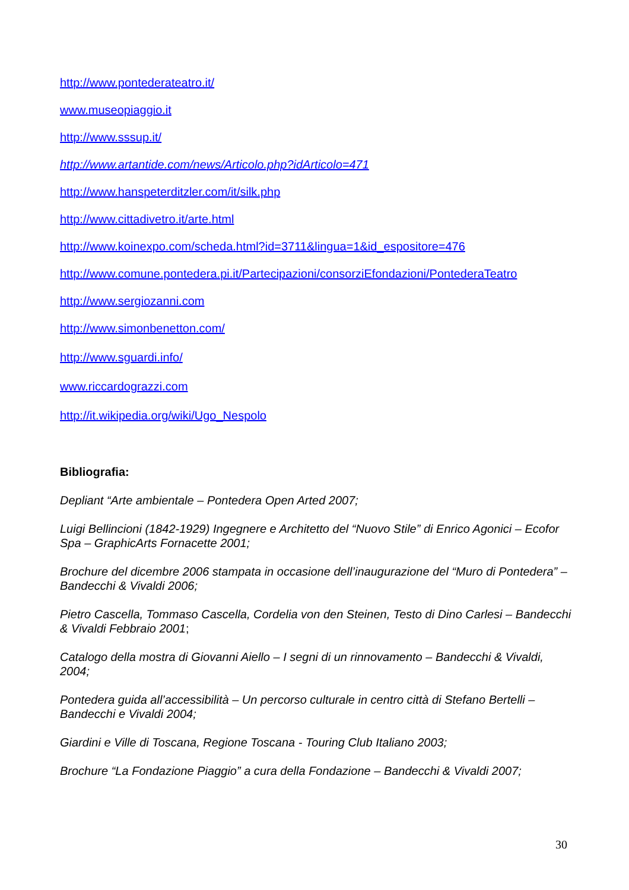http://www.pontederateatro.it/
www.museopiaggio.it
http://www.sssup.it/
http://www.artantide.com/news/Articolo.php?idArticolo=471
http://www.hanspeterditzler.com/it/silk.php
http://www.cittadivetro.it/arte.html
http://www.koinexpo.com/scheda.html?id=3711&lingua=1&id_espositore=476
http://www.comune.pontedera.pi.it/Partecipazioni/consorziEfondazioni/PontederaTeatro
http://www.sergiozanni.com
http://www.simonbenetton.com/
http://www.sguardi.info/
www.riccardograzzi.com
http://it.wikipedia.org/wiki/Ugo_Nespolo
Bibliografia:
Depliant “Arte ambientale – Pontedera Open Arted 2007;
Luigi Bellincioni (1842-1929) Ingegnere e Architetto del “Nuovo Stile” di Enrico Agonici – Ecofor Spa – GraphicArts Fornacette 2001;
Brochure del dicembre 2006 stampata in occasione dell’inaugurazione del “Muro di Pontedera” – Bandecchi & Vivaldi 2006;
Pietro Cascella, Tommaso Cascella, Cordelia von den Steinen, Testo di Dino Carlesi – Bandecchi & Vivaldi Febbraio 2001;
Catalogo della mostra di Giovanni Aiello – I segni di un rinnovamento – Bandecchi & Vivaldi, 2004;
Pontedera guida all’accessibilità – Un percorso culturale in centro città di Stefano Bertelli – Bandecchi e Vivaldi 2004;
Giardini e Ville di Toscana, Regione Toscana - Touring Club Italiano 2003;
Brochure “La Fondazione Piaggio” a cura della Fondazione – Bandecchi & Vivaldi 2007;
30